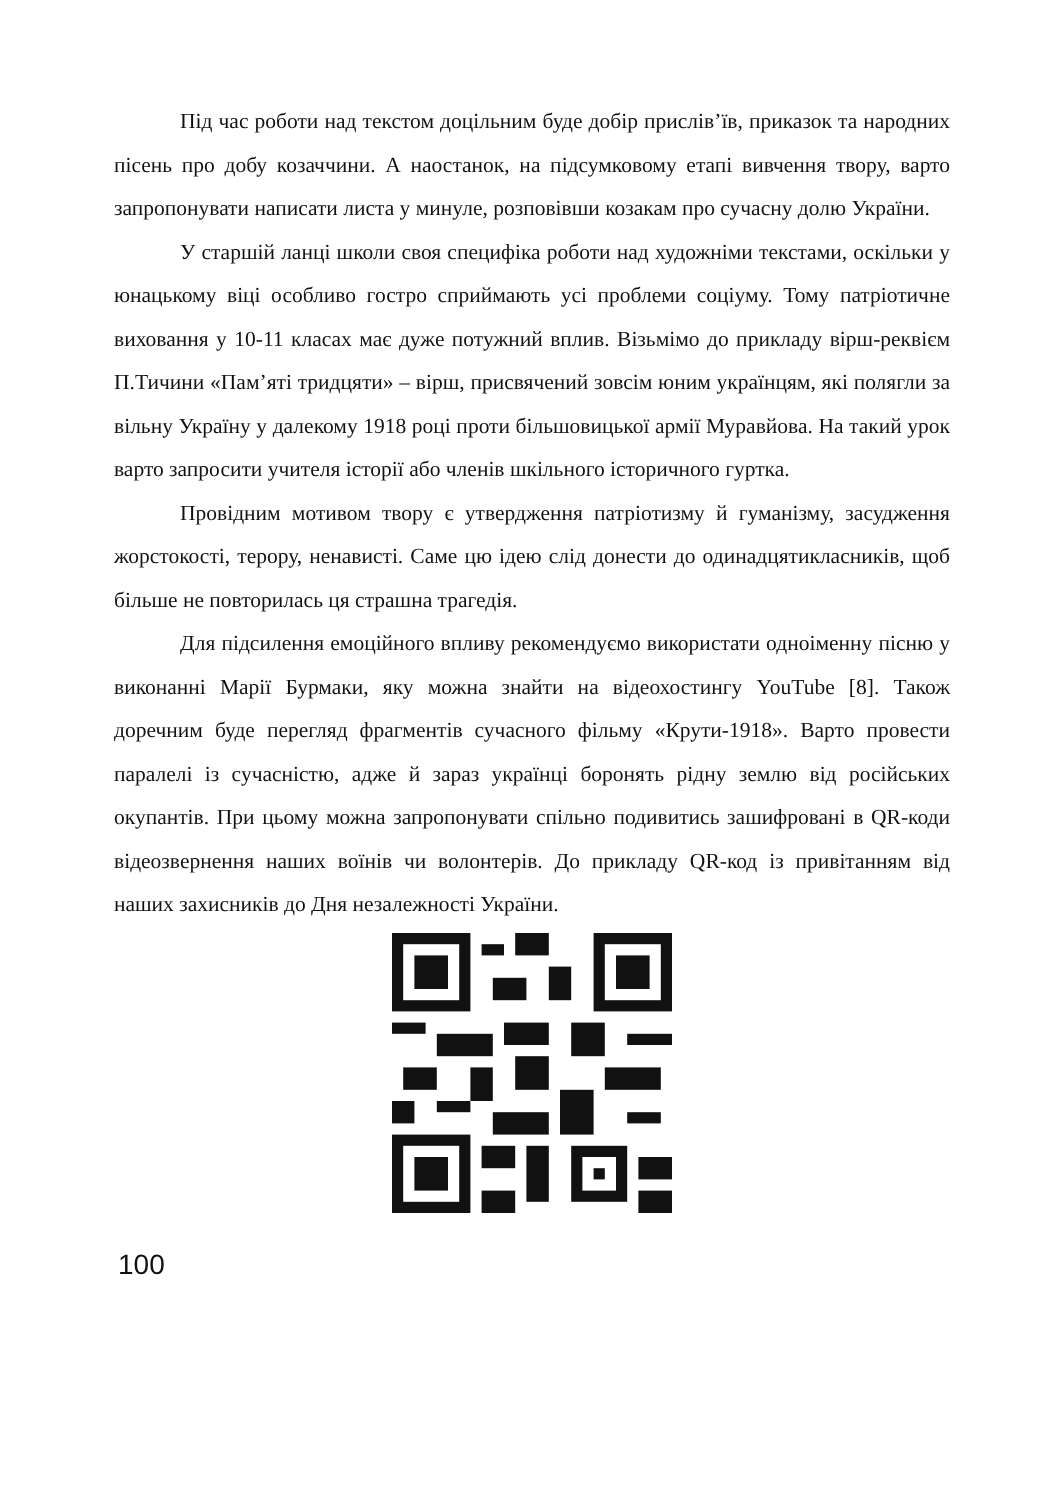Під час роботи над текстом доцільним буде добір прислів’їв, приказок та народних пісень про добу козаччини. А наостанок, на підсумковому етапі вивчення твору, варто запропонувати написати листа у минуле, розповівши козакам про сучасну долю України.
У старшій ланці школи своя специфіка роботи над художніми текстами, оскільки у юнацькому віці особливо гостро сприймають усі проблеми соціуму. Тому патріотичне виховання у 10-11 класах має дуже потужний вплив. Візьмімо до прикладу вірш-реквієм П.Тичини «Пам’яті тридцяти» – вірш, присвячений зовсім юним українцям, які полягли за вільну Україну у далекому 1918 році проти більшовицької армії Муравйова. На такий урок варто запросити учителя історії або членів шкільного історичного гуртка.
Провідним мотивом твору є утвердження патріотизму й гуманізму, засудження жорстокості, терору, ненависті. Саме цю ідею слід донести до одинадцятикласників, щоб більше не повторилась ця страшна трагедія.
Для підсилення емоційного впливу рекомендуємо використати одноіменну пісню у виконанні Марії Бурмаки, яку можна знайти на відеохостингу YouTube [8]. Також доречним буде перегляд фрагментів сучасного фільму «Крути-1918». Варто провести паралелі із сучасністю, адже й зараз українці боронять рідну землю від російських окупантів. При цьому можна запропонувати спільно подивитись зашифровані в QR-коди відеозвернення наших воїнів чи волонтерів. До прикладу QR-код із привітанням від наших захисників до Дня незалежності України.
100